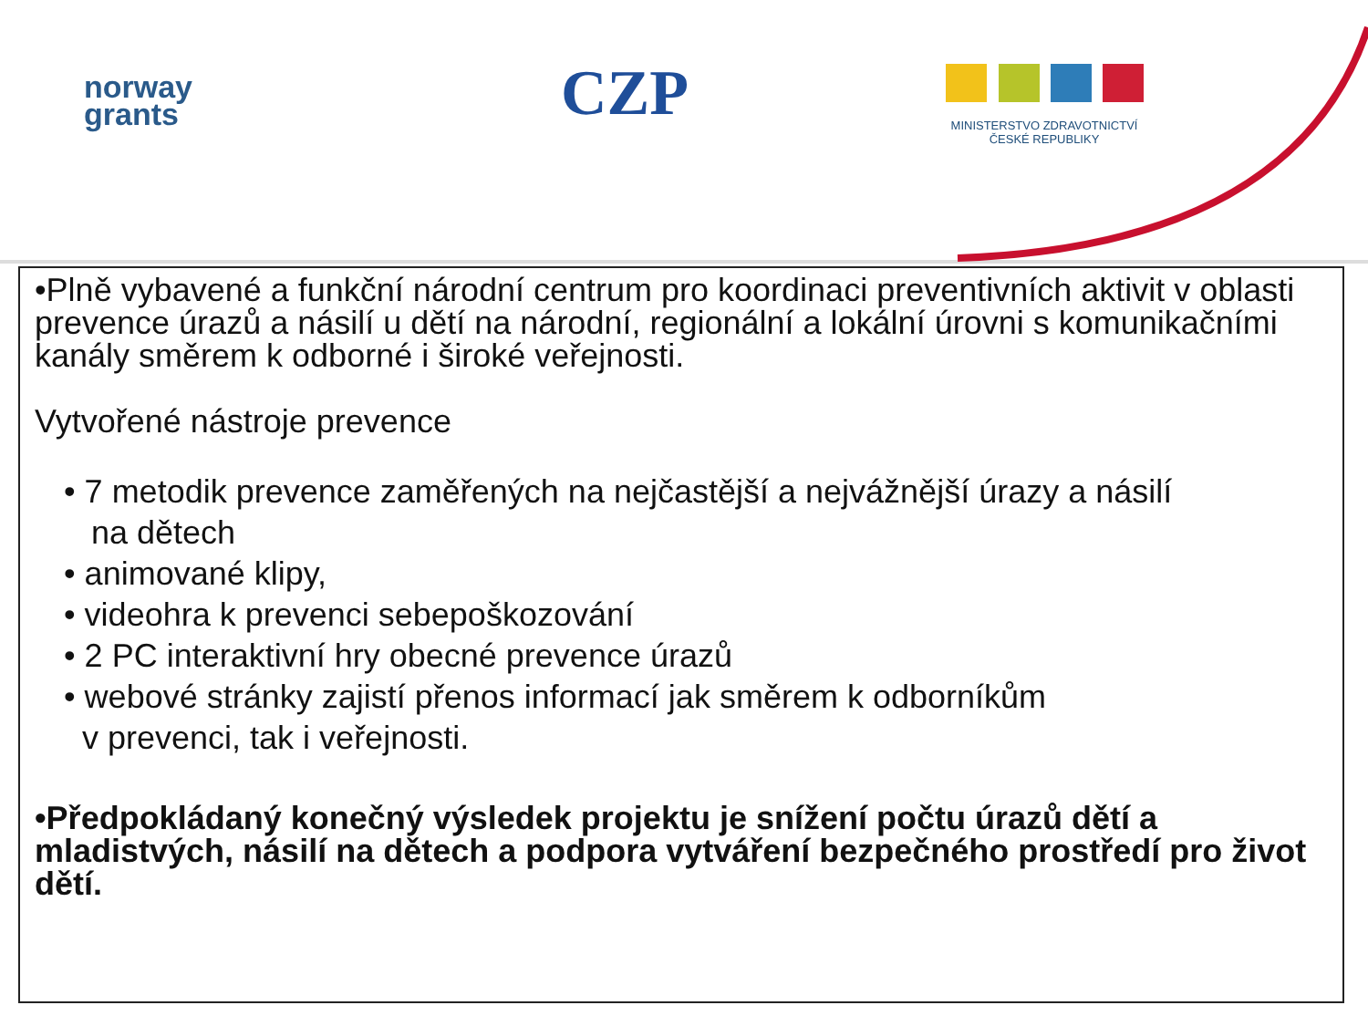norway
grants
CZP
MINISTERSTVO ZDRAVOTNICTVÍ
ČESKÉ REPUBLIKY
•Plně vybavené a funkční národní centrum pro koordinaci preventivních aktivit v oblasti prevence úrazů a násilí u dětí na národní, regionální a lokální úrovni s komunikačními kanály směrem k odborné i široké veřejnosti.
Vytvořené nástroje prevence
• 7 metodik prevence zaměřených na nejčastější a nejvážnější úrazy a násilí
na dětech
• animované klipy,
• videohra k prevenci sebepoškozování
• 2 PC interaktivní hry obecné prevence úrazů
• webové stránky zajistí přenos informací jak směrem k odborníkům
v prevenci, tak i veřejnosti.
•Předpokládaný konečný výsledek projektu je snížení počtu úrazů dětí a mladistvých, násilí na dětech a podpora vytváření bezpečného prostředí pro život dětí.